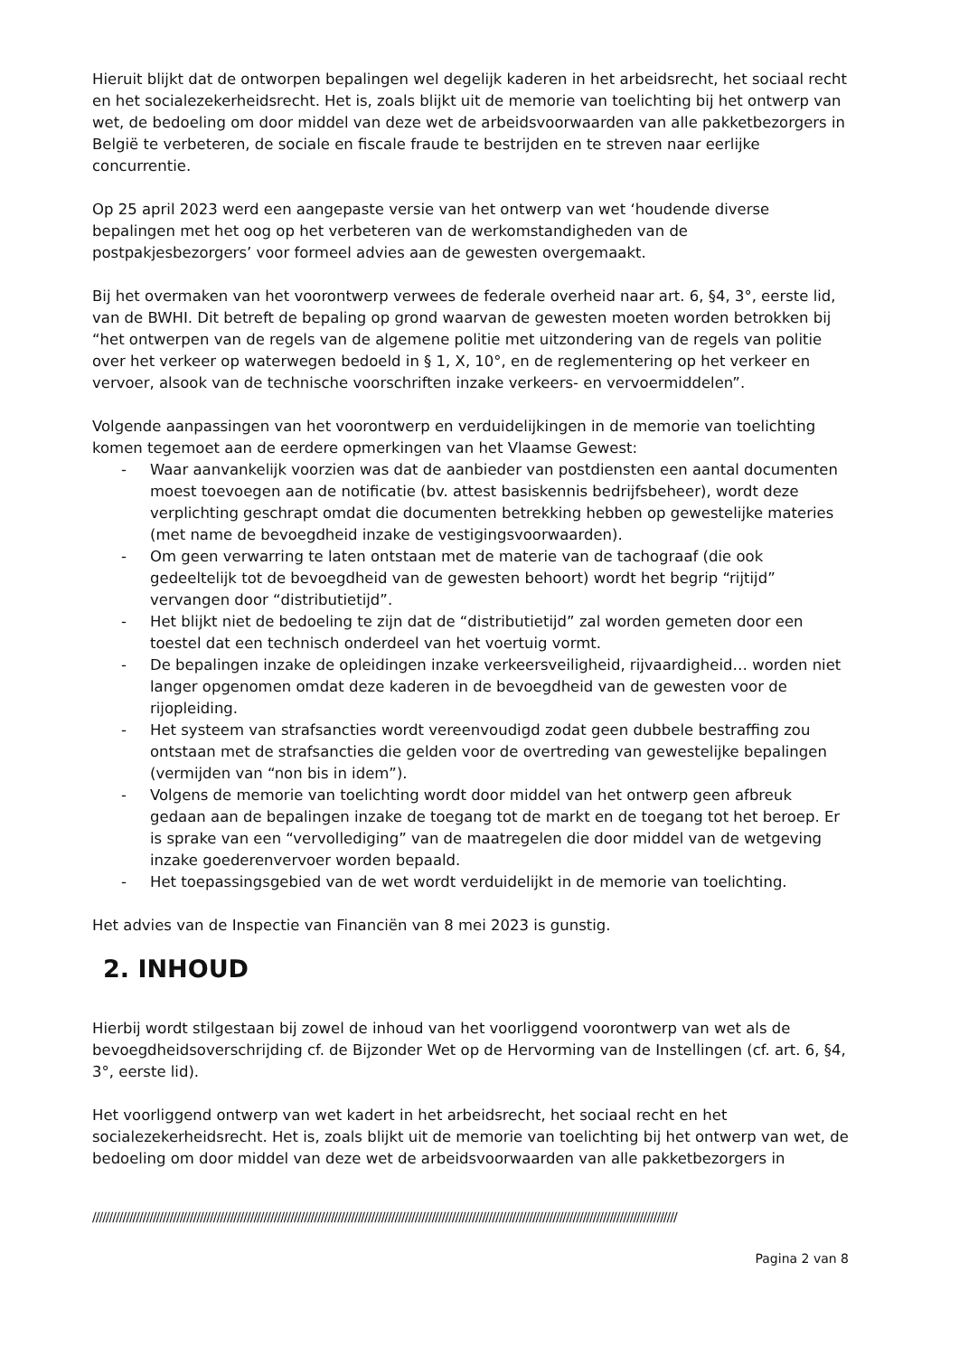Hieruit blijkt dat de ontworpen bepalingen wel degelijk kaderen in het arbeidsrecht, het sociaal recht en het socialezekerheidsrecht. Het is, zoals blijkt uit de memorie van toelichting bij het ontwerp van wet, de bedoeling om door middel van deze wet de arbeidsvoorwaarden van alle pakketbezorgers in België te verbeteren, de sociale en fiscale fraude te bestrijden en te streven naar eerlijke concurrentie.
Op 25 april 2023 werd een aangepaste versie van het ontwerp van wet ‘houdende diverse bepalingen met het oog op het verbeteren van de werkomstandigheden van de postpakjesbezorgers’ voor formeel advies aan de gewesten overgemaakt.
Bij het overmaken van het voorontwerp verwees de federale overheid naar art. 6, §4, 3°, eerste lid, van de BWHI. Dit betreft de bepaling op grond waarvan de gewesten moeten worden betrokken bij “het ontwerpen van de regels van de algemene politie met uitzondering van de regels van politie over het verkeer op waterwegen bedoeld in § 1, X, 10°, en de reglementering op het verkeer en vervoer, alsook van de technische voorschriften inzake verkeers- en vervoermiddelen”.
Volgende aanpassingen van het voorontwerp en verduidelijkingen in de memorie van toelichting komen tegemoet aan de eerdere opmerkingen van het Vlaamse Gewest:
- Waar aanvankelijk voorzien was dat de aanbieder van postdiensten een aantal documenten moest toevoegen aan de notificatie (bv. attest basiskennis bedrijfsbeheer), wordt deze verplichting geschrapt omdat die documenten betrekking hebben op gewestelijke materies (met name de bevoegdheid inzake de vestigingsvoorwaarden).
- Om geen verwarring te laten ontstaan met de materie van de tachograaf (die ook gedeeltelijk tot de bevoegdheid van de gewesten behoort) wordt het begrip “rijtijd” vervangen door “distributietijd”.
- Het blijkt niet de bedoeling te zijn dat de “distributietijd” zal worden gemeten door een toestel dat een technisch onderdeel van het voertuig vormt.
- De bepalingen inzake de opleidingen inzake verkeersveiligheid, rijvaardigheid… worden niet langer opgenomen omdat deze kaderen in de bevoegdheid van de gewesten voor de rijopleiding.
- Het systeem van strafsancties wordt vereenvoudigd zodat geen dubbele bestraffing zou ontstaan met de strafsancties die gelden voor de overtreding van gewestelijke bepalingen (vermijden van “non bis in idem”).
- Volgens de memorie van toelichting wordt door middel van het ontwerp geen afbreuk gedaan aan de bepalingen inzake de toegang tot de markt en de toegang tot het beroep. Er is sprake van een “vervollediging” van de maatregelen die door middel van de wetgeving inzake goederenvervoer worden bepaald.
- Het toepassingsgebied van de wet wordt verduidelijkt in de memorie van toelichting.
Het advies van de Inspectie van Financiën van 8 mei 2023 is gunstig.
2. INHOUD
Hierbij wordt stilgestaan bij zowel de inhoud van het voorliggend voorontwerp van wet als de bevoegdheidsoverschrijding cf. de Bijzonder Wet op de Hervorming van de Instellingen (cf. art. 6, §4, 3°, eerste lid).
Het voorliggend ontwerp van wet kadert in het arbeidsrecht, het sociaal recht en het socialezekerheidsrecht. Het is, zoals blijkt uit de memorie van toelichting bij het ontwerp van wet, de bedoeling om door middel van deze wet de arbeidsvoorwaarden van alle pakketbezorgers in
//////////////////////////////////////////////////////////////////////////////////////////////////////////////////////////////////////////////////////////////////////////////
Pagina 2 van 8